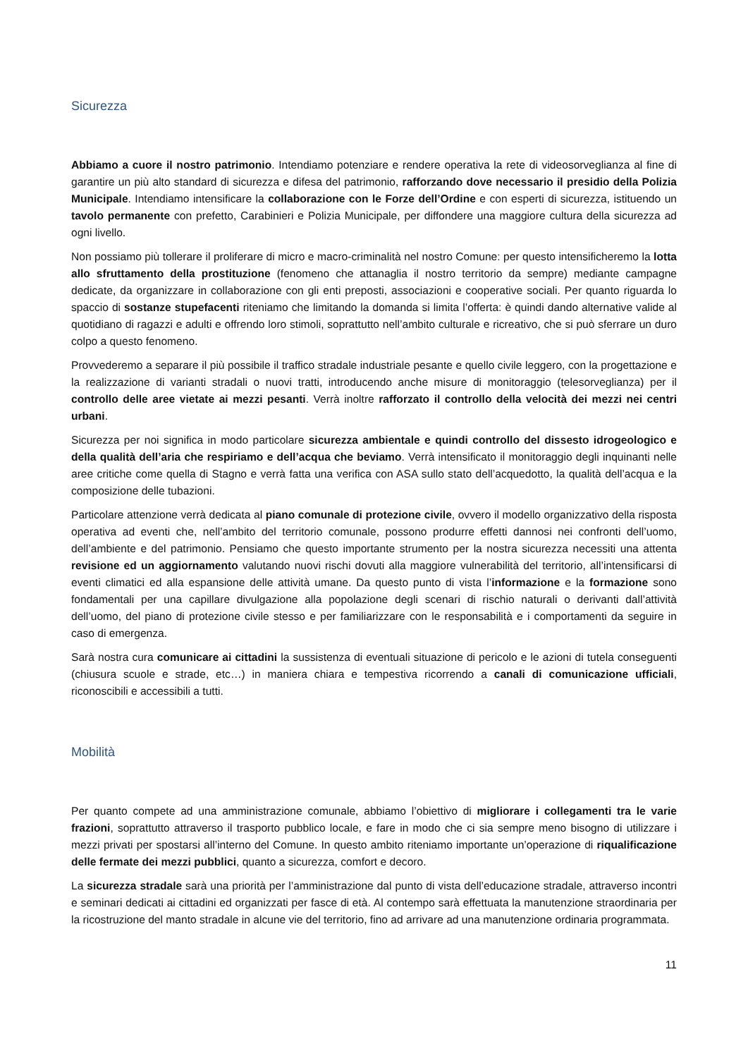Sicurezza
Abbiamo a cuore il nostro patrimonio. Intendiamo potenziare e rendere operativa la rete di videosorveglianza al fine di garantire un più alto standard di sicurezza e difesa del patrimonio, rafforzando dove necessario il presidio della Polizia Municipale. Intendiamo intensificare la collaborazione con le Forze dell’Ordine e con esperti di sicurezza, istituendo un tavolo permanente con prefetto, Carabinieri e Polizia Municipale, per diffondere una maggiore cultura della sicurezza ad ogni livello.
Non possiamo più tollerare il proliferare di micro e macro-criminalità nel nostro Comune: per questo intensificheremo la lotta allo sfruttamento della prostituzione (fenomeno che attanaglia il nostro territorio da sempre) mediante campagne dedicate, da organizzare in collaborazione con gli enti preposti, associazioni e cooperative sociali. Per quanto riguarda lo spaccio di sostanze stupefacenti riteniamo che limitando la domanda si limita l’offerta: è quindi dando alternative valide al quotidiano di ragazzi e adulti e offrendo loro stimoli, soprattutto nell’ambito culturale e ricreativo, che si può sferrare un duro colpo a questo fenomeno.
Provvederemo a separare il più possibile il traffico stradale industriale pesante e quello civile leggero, con la progettazione e la realizzazione di varianti stradali o nuovi tratti, introducendo anche misure di monitoraggio (telesorveglianza) per il controllo delle aree vietate ai mezzi pesanti. Verrà inoltre rafforzato il controllo della velocità dei mezzi nei centri urbani.
Sicurezza per noi significa in modo particolare sicurezza ambientale e quindi controllo del dissesto idrogeologico e della qualità dell’aria che respiriamo e dell’acqua che beviamo. Verrà intensificato il monitoraggio degli inquinanti nelle aree critiche come quella di Stagno e verrà fatta una verifica con ASA sullo stato dell’acquedotto, la qualità dell’acqua e la composizione delle tubazioni.
Particolare attenzione verrà dedicata al piano comunale di protezione civile, ovvero il modello organizzativo della risposta operativa ad eventi che, nell’ambito del territorio comunale, possono produrre effetti dannosi nei confronti dell’uomo, dell’ambiente e del patrimonio. Pensiamo che questo importante strumento per la nostra sicurezza necessiti una attenta revisione ed un aggiornamento valutando nuovi rischi dovuti alla maggiore vulnerabilità del territorio, all’intensificarsi di eventi climatici ed alla espansione delle attività umane. Da questo punto di vista l’informazione e la formazione sono fondamentali per una capillare divulgazione alla popolazione degli scenari di rischio naturali o derivanti dall’attività dell’uomo, del piano di protezione civile stesso e per familiarizzare con le responsabilità e i comportamenti da seguire in caso di emergenza.
Sarà nostra cura comunicare ai cittadini la sussistenza di eventuali situazione di pericolo e le azioni di tutela conseguenti (chiusura scuole e strade, etc…) in maniera chiara e tempestiva ricorrendo a canali di comunicazione ufficiali, riconoscibili e accessibili a tutti.
Mobilità
Per quanto compete ad una amministrazione comunale, abbiamo l’obiettivo di migliorare i collegamenti tra le varie frazioni, soprattutto attraverso il trasporto pubblico locale, e fare in modo che ci sia sempre meno bisogno di utilizzare i mezzi privati per spostarsi all’interno del Comune. In questo ambito riteniamo importante un’operazione di riqualificazione delle fermate dei mezzi pubblici, quanto a sicurezza, comfort e decoro.
La sicurezza stradale sarà una priorità per l’amministrazione dal punto di vista dell’educazione stradale, attraverso incontri e seminari dedicati ai cittadini ed organizzati per fasce di età. Al contempo sarà effettuata la manutenzione straordinaria per la ricostruzione del manto stradale in alcune vie del territorio, fino ad arrivare ad una manutenzione ordinaria programmata.
11